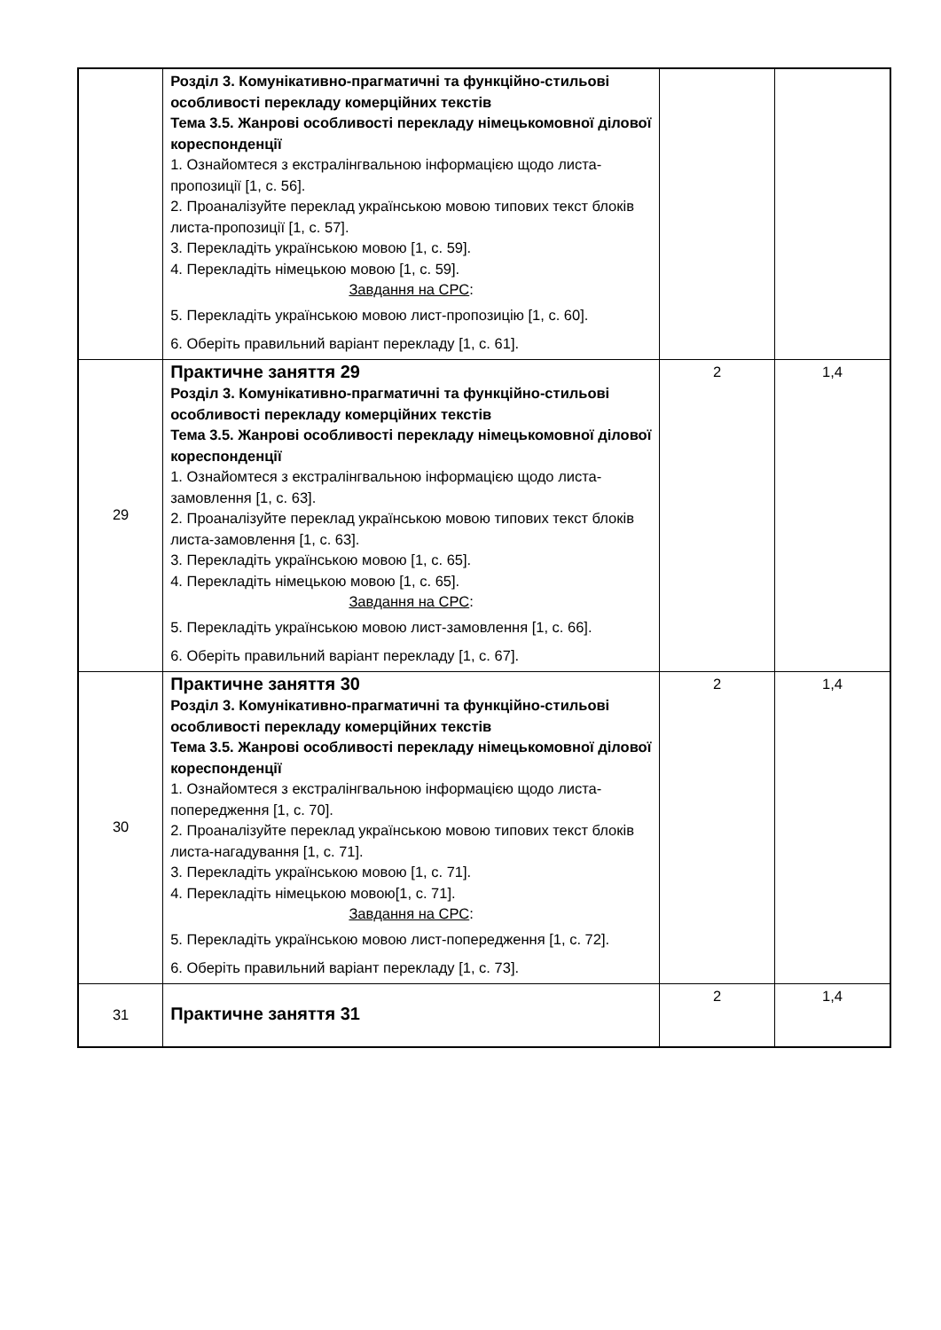| | Розділ 3. Комунікативно-прагматичні та функційно-стильові особливості перекладу комерційних текстів Тема 3.5. Жанрові особливості перекладу німецькомовної ділової кореспонденції 1. Ознайомтеся з екстралінгвальною інформацією щодо листа-пропозиції [1, с. 56]. 2. Проаналізуйте переклад українською мовою типових текст блоків листа-пропозиції [1, с. 57]. 3. Перекладіть українською мовою [1, с. 59]. 4. Перекладіть німецькою мовою [1, с. 59]. Завдання на СРС : 5. Перекладіть українською мовою лист-пропозицію [1, с. 60]. 6. Оберіть правильний варіант перекладу [1, с. 61]. | | |
| 29 | Практичне заняття 29 Розділ 3. Комунікативно-прагматичні та функційно-стильові особливості перекладу комерційних текстів Тема 3.5. Жанрові особливості перекладу німецькомовної ділової кореспонденції 1. Ознайомтеся з екстралінгвальною інформацією щодо листа-замовлення [1, с. 63]. 2. Проаналізуйте переклад українською мовою типових текст блоків листа-замовлення [1, с. 63]. 3. Перекладіть українською мовою [1, с. 65]. 4. Перекладіть німецькою мовою [1, с. 65]. Завдання на СРС : 5. Перекладіть українською мовою лист-замовлення [1, с. 66]. 6. Оберіть правильний варіант перекладу [1, с. 67]. | 2 | 1,4 |
| 30 | Практичне заняття 30 Розділ 3. Комунікативно-прагматичні та функційно-стильові особливості перекладу комерційних текстів Тема 3.5. Жанрові особливості перекладу німецькомовної ділової кореспонденції 1. Ознайомтеся з екстралінгвальною інформацією щодо листа-попередження [1, с. 70]. 2. Проаналізуйте переклад українською мовою типових текст блоків листа-нагадування [1, с. 71]. 3. Перекладіть українською мовою [1, с. 71]. 4. Перекладіть німецькою мовою[1, с. 71]. Завдання на СРС : 5. Перекладіть українською мовою лист-попередження [1, с. 72]. 6. Оберіть правильний варіант перекладу [1, с. 73]. | 2 | 1,4 |
| 31 | Практичне заняття 31 | 2 | 1,4 |